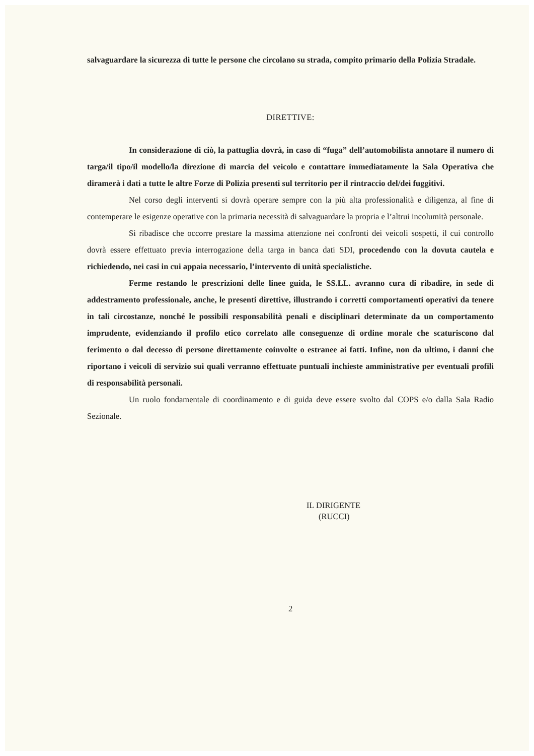salvaguardare la sicurezza di tutte le persone che circolano su strada, compito primario della Polizia Stradale.
DIRETTIVE:
In considerazione di ciò, la pattuglia dovrà, in caso di “fuga” dell’automobilista annotare il numero di targa/il tipo/il modello/la direzione di marcia del veicolo e contattare immediatamente la Sala Operativa che diramerà i dati a tutte le altre Forze di Polizia presenti sul territorio per il rintraccio del/dei fuggitivi.
Nel corso degli interventi si dovrà operare sempre con la più alta professionalità e diligenza, al fine di contemperare le esigenze operative con la primaria necessità di salvaguardare la propria e l’altrui incolumità personale.
Si ribadisce che occorre prestare la massima attenzione nei confronti dei veicoli sospetti, il cui controllo dovrà essere effettuato previa interrogazione della targa in banca dati SDI, procedendo con la dovuta cautela e richiedendo, nei casi in cui appaia necessario, l’intervento di unità specialistiche.
Ferme restando le prescrizioni delle linee guida, le SS.LL. avranno cura di ribadire, in sede di addestramento professionale, anche, le presenti direttive, illustrando i corretti comportamenti operativi da tenere in tali circostanze, nonché le possibili responsabilità penali e disciplinari determinate da un comportamento imprudente, evidenziando il profilo etico correlato alle conseguenze di ordine morale che scaturiscono dal ferimento o dal decesso di persone direttamente coinvolte o estranee ai fatti. Infine, non da ultimo, i danni che riportano i veicoli di servizio sui quali verranno effettuate puntuali inchieste amministrative per eventuali profili di responsabilità personali.
Un ruolo fondamentale di coordinamento e di guida deve essere svolto dal COPS e/o dalla Sala Radio Sezionale.
IL DIRIGENTE
(RUCCI)
2